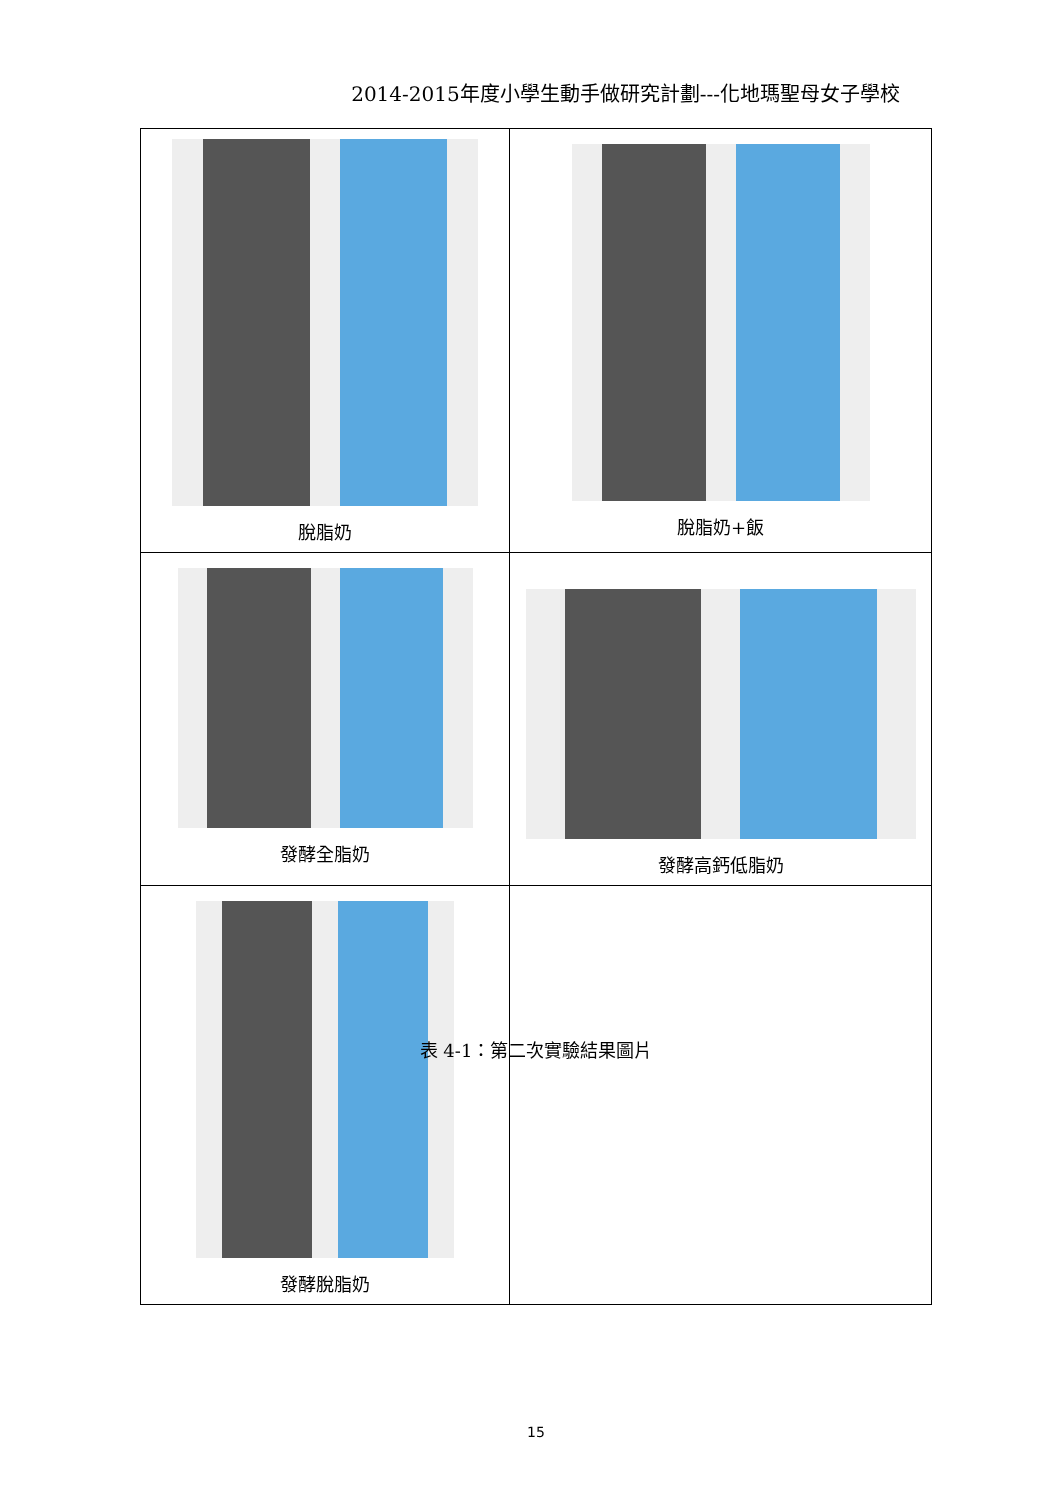2014-2015年度小學生動手做研究計劃---化地瑪聖母女子學校
| 脫脂奶 | 脫脂奶+飯 |
| 發酵全脂奶 | 發酵高鈣低脂奶 |
| 發酵脫脂奶 | |
表 4-1：第二次實驗結果圖片
15